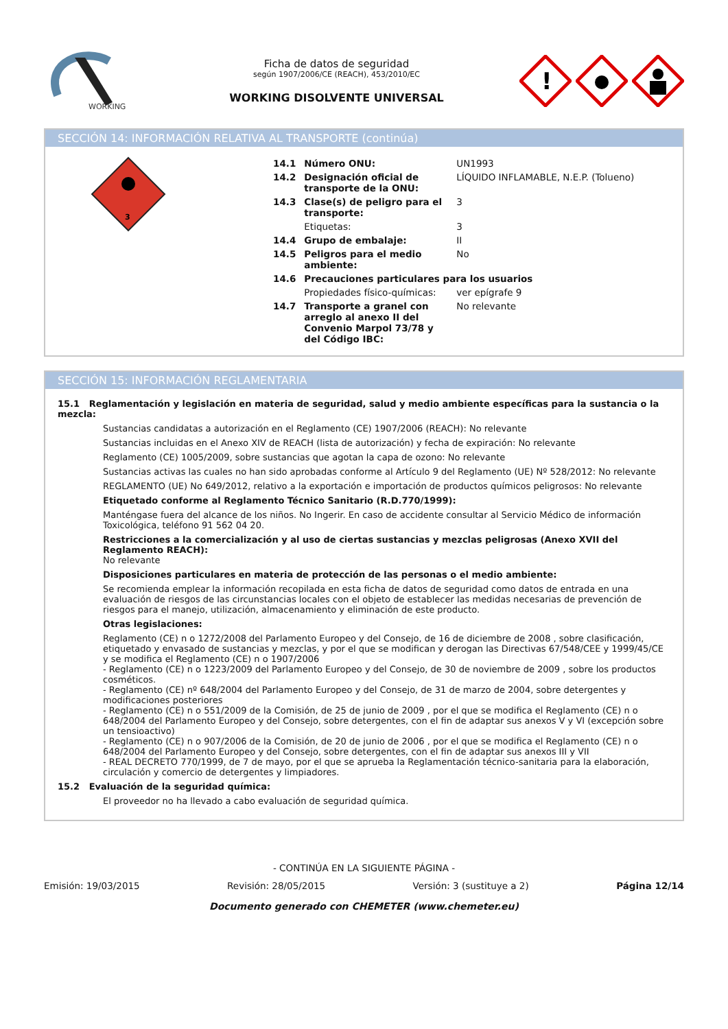WORKING
Ficha de datos de seguridad
según 1907/2006/CE (REACH), 453/2010/EC
WORKING DISOLVENTE UNIVERSAL
!
SECCIÓN 14: INFORMACIÓN RELATIVA AL TRANSPORTE (continúa)
3
| 14.1 | Número ONU: | UN1993 |
| 14.2 | Designación oficial de transporte de la ONU: | LÍQUIDO INFLAMABLE, N.E.P. (Tolueno) |
| 14.3 | Clase(s) de peligro para el transporte: | 3 |
| | Etiquetas: | 3 |
| 14.4 | Grupo de embalaje: | II |
| 14.5 | Peligros para el medio ambiente: | No |
| 14.6 | Precauciones particulares para los usuarios | |
| | Propiedades físico-químicas: | ver epígrafe 9 |
| 14.7 | Transporte a granel con arreglo al anexo II del Convenio Marpol 73/78 y del Código IBC: | No relevante |
SECCIÓN 15: INFORMACIÓN REGLAMENTARIA
15.1 Reglamentación y legislación en materia de seguridad, salud y medio ambiente específicas para la sustancia o la mezcla:
Sustancias candidatas a autorización en el Reglamento (CE) 1907/2006 (REACH): No relevante
Sustancias incluidas en el Anexo XIV de REACH (lista de autorización) y fecha de expiración: No relevante
Reglamento (CE) 1005/2009, sobre sustancias que agotan la capa de ozono: No relevante
Sustancias activas las cuales no han sido aprobadas conforme al Artículo 9 del Reglamento (UE) Nº 528/2012: No relevante
REGLAMENTO (UE) No 649/2012, relativo a la exportación e importación de productos químicos peligrosos: No relevante
Etiquetado conforme al Reglamento Técnico Sanitario (R.D.770/1999):
Manténgase fuera del alcance de los niños. No Ingerir. En caso de accidente consultar al Servicio Médico de información Toxicológica, teléfono 91 562 04 20.
Restricciones a la comercialización y al uso de ciertas sustancias y mezclas peligrosas (Anexo XVII del Reglamento REACH):
No relevante
Disposiciones particulares en materia de protección de las personas o el medio ambiente:
Se recomienda emplear la información recopilada en esta ficha de datos de seguridad como datos de entrada en una evaluación de riesgos de las circunstancias locales con el objeto de establecer las medidas necesarias de prevención de riesgos para el manejo, utilización, almacenamiento y eliminación de este producto.
Otras legislaciones:
Reglamento (CE) n o 1272/2008 del Parlamento Europeo y del Consejo, de 16 de diciembre de 2008 , sobre clasificación, etiquetado y envasado de sustancias y mezclas, y por el que se modifican y derogan las Directivas 67/548/CEE y 1999/45/CE y se modifica el Reglamento (CE) n o 1907/2006
- Reglamento (CE) n o 1223/2009 del Parlamento Europeo y del Consejo, de 30 de noviembre de 2009 , sobre los productos cosméticos.
- Reglamento (CE) nº 648/2004 del Parlamento Europeo y del Consejo, de 31 de marzo de 2004, sobre detergentes y modificaciones posteriores
- Reglamento (CE) n o 551/2009 de la Comisión, de 25 de junio de 2009 , por el que se modifica el Reglamento (CE) n o 648/2004 del Parlamento Europeo y del Consejo, sobre detergentes, con el fin de adaptar sus anexos V y VI (excepción sobre un tensioactivo)
- Reglamento (CE) n o 907/2006 de la Comisión, de 20 de junio de 2006 , por el que se modifica el Reglamento (CE) n o 648/2004 del Parlamento Europeo y del Consejo, sobre detergentes, con el fin de adaptar sus anexos III y VII
- REAL DECRETO 770/1999, de 7 de mayo, por el que se aprueba la Reglamentación técnico-sanitaria para la elaboración, circulación y comercio de detergentes y limpiadores.
15.2 Evaluación de la seguridad química:
El proveedor no ha llevado a cabo evaluación de seguridad química.
- CONTINÚA EN LA SIGUIENTE PÁGINA -
Emisión: 19/03/2015 Revisión: 28/05/2015 Versión: 3 (sustituye a 2) Página 12/14
Documento generado con CHEMETER (www.chemeter.eu)